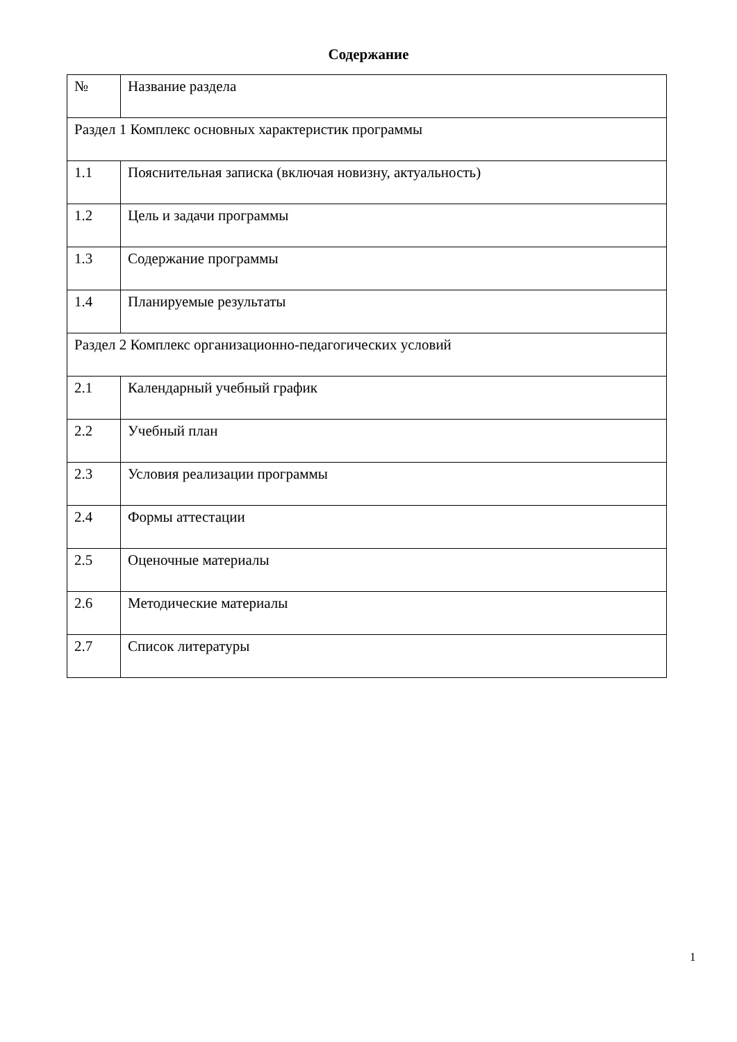Содержание
| № | Название раздела |
| Раздел 1 Комплекс основных характеристик программы | |
| 1.1 | Пояснительная записка (включая новизну, актуальность) |
| 1.2 | Цель и задачи программы |
| 1.3 | Содержание программы |
| 1.4 | Планируемые результаты |
| Раздел 2 Комплекс организационно-педагогических условий | |
| 2.1 | Календарный учебный график |
| 2.2 | Учебный план |
| 2.3 | Условия реализации программы |
| 2.4 | Формы аттестации |
| 2.5 | Оценочные материалы |
| 2.6 | Методические материалы |
| 2.7 | Список литературы |
1